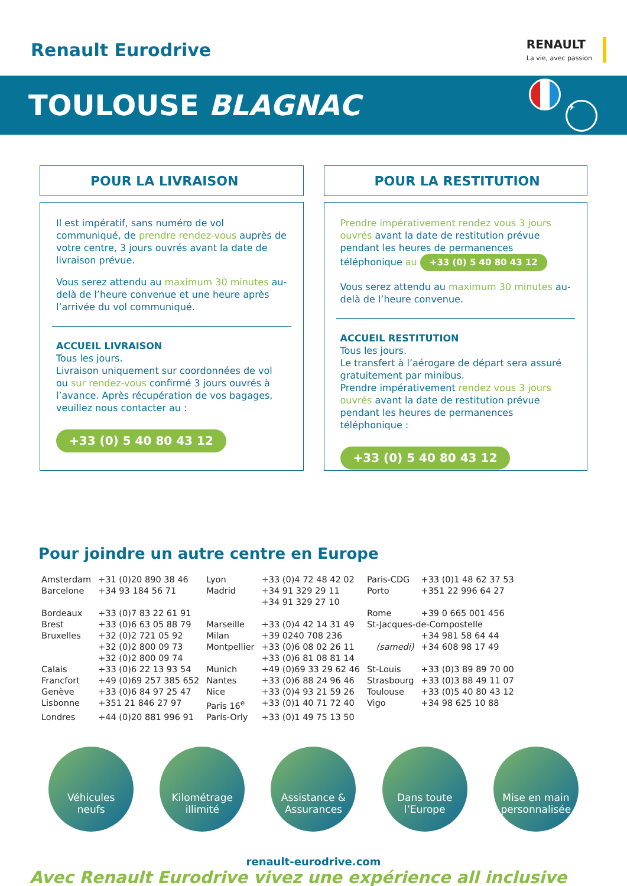Renault Eurodrive
RENAULT
La vie, avec passion
TOULOUSE BLAGNAC
✈
POUR LA LIVRAISON
Il est impératif, sans numéro de vol communiqué, de prendre rendez-vous auprès de votre centre, 3 jours ouvrés avant la date de livraison prévue.
Vous serez attendu au maximum 30 minutes au-delà de l’heure convenue et une heure après l’arrivée du vol communiqué.
ACCUEIL LIVRAISON
Tous les jours.
Livraison uniquement sur coordonnées de vol ou sur rendez-vous confirmé 3 jours ouvrés à l’avance. Après récupération de vos bagages, veuillez nous contacter au :
+33 (0) 5 40 80 43 12
POUR LA RESTITUTION
Prendre impérativement rendez vous 3 jours ouvrés avant la date de restitution prévue pendant les heures de permanences téléphonique au +33 (0) 5 40 80 43 12
Vous serez attendu au maximum 30 minutes au-delà de l’heure convenue.
ACCUEIL RESTITUTION
Tous les jours.
Le transfert à l’aérogare de départ sera assuré gratuitement par minibus.
Prendre impérativement rendez vous 3 jours ouvrés avant la date de restitution prévue pendant les heures de permanences téléphonique :
+33 (0) 5 40 80 43 12
Pour joindre un autre centre en Europe
| Amsterdam | +31 (0)20 890 38 46 | Lyon | +33 (0)4 72 48 42 02 | Paris-CDG | +33 (0)1 48 62 37 53 |
| Barcelone | +34 93 184 56 71 | Madrid | +34 91 329 29 11 +34 91 329 27 10 | Porto | +351 22 996 64 27 |
| Bordeaux | +33 (0)7 83 22 61 91 | | | Rome | +39 0 665 001 456 |
| Brest | +33 (0)6 63 05 88 79 | Marseille | +33 (0)4 42 14 31 49 | St-Jacques-de-Compostelle | |
| Bruxelles | +32 (0)2 721 05 92 +32 (0)2 800 09 73 +32 (0)2 800 09 74 | Milan Montpellier | +39 0240 708 236 +33 (0)6 08 02 26 11 +33 (0)6 81 08 81 14 | (samedi) | +34 981 58 64 44 +34 608 98 17 49 |
| Calais | +33 (0)6 22 13 93 54 | Munich | +49 (0)69 33 29 62 46 | St-Louis | +33 (0)3 89 89 70 00 |
| Francfort | +49 (0)69 257 385 652 | Nantes | +33 (0)6 88 24 96 46 | Strasbourg | +33 (0)3 88 49 11 07 |
| Genève | +33 (0)6 84 97 25 47 | Nice | +33 (0)4 93 21 59 26 | Toulouse | +33 (0)5 40 80 43 12 |
| Lisbonne | +351 21 846 27 97 | Paris 16<sup>e</sup> | +33 (0)1 40 71 72 40 | Vigo | +34 98 625 10 88 |
| Londres | +44 (0)20 881 996 91 | Paris-Orly | +33 (0)1 49 75 13 50 | | |
Véhicules
neufs
Kilométrage
illimité
Assistance &
Assurances
Dans toute
l’Europe
Mise en main
personnalisée
renault-eurodrive.com
Avec Renault Eurodrive vivez une expérience all inclusive